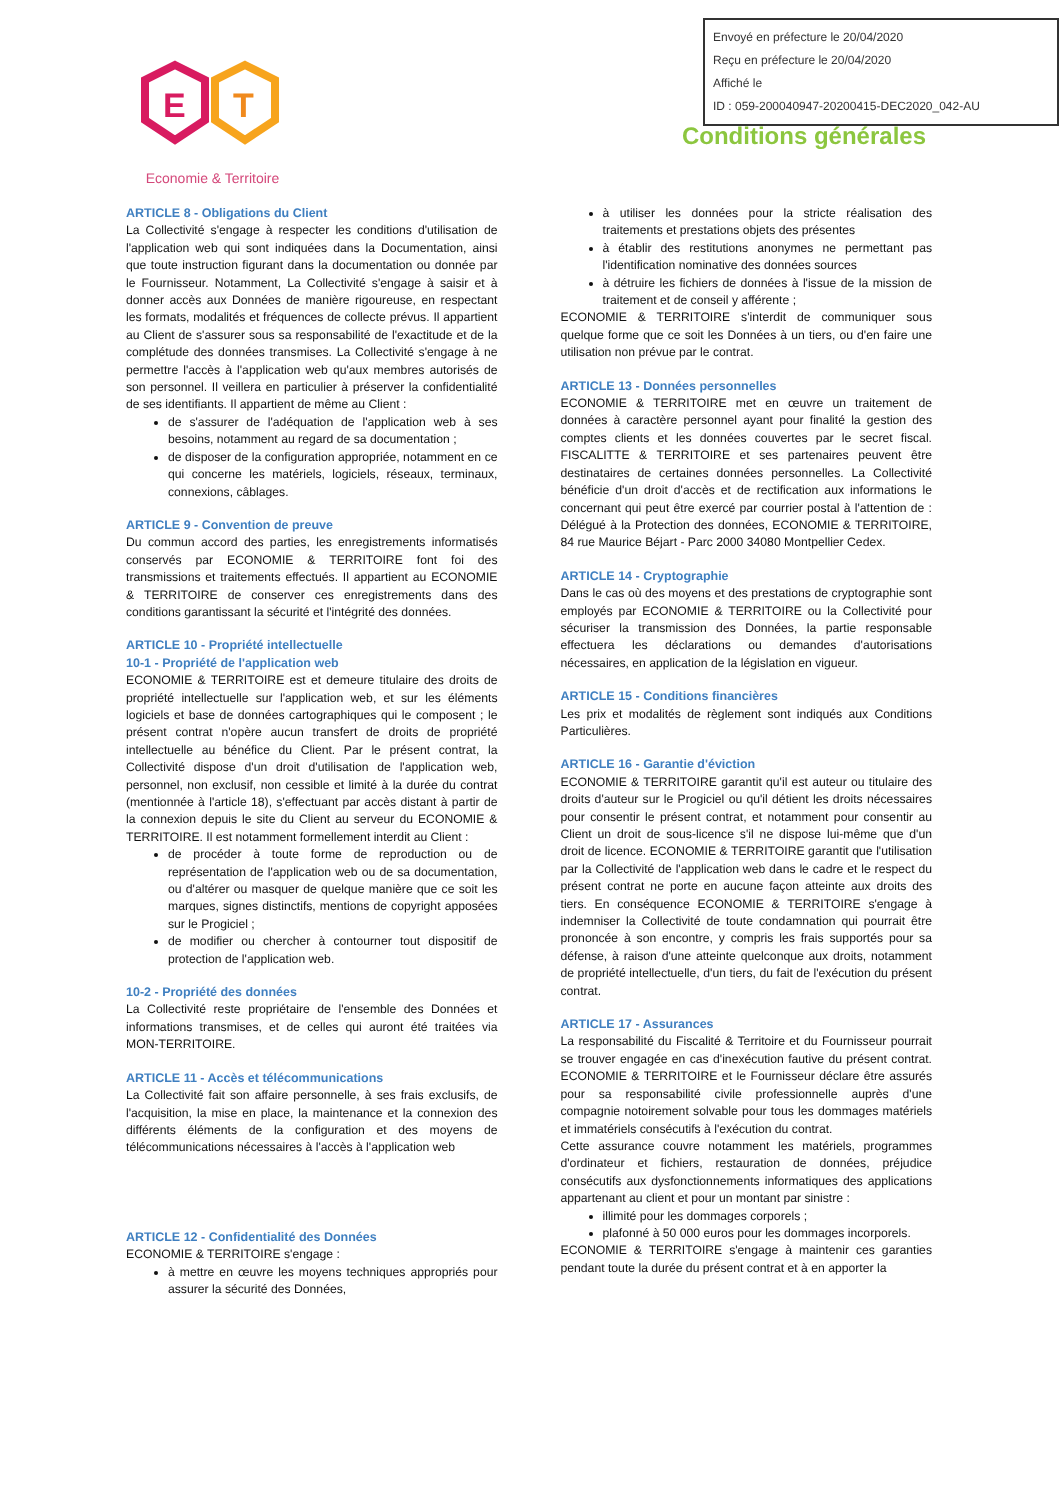Envoyé en préfecture le 20/04/2020
Reçu en préfecture le 20/04/2020
Affiché le
ID : 059-200040947-20200415-DEC2020_042-AU
E
T
Economie & Territoire
Conditions générales
ARTICLE 8 - Obligations du Client
La Collectivité s'engage à respecter les conditions d'utilisation de l'application web qui sont indiquées dans la Documentation, ainsi que toute instruction figurant dans la documentation ou donnée par le Fournisseur. Notamment, La Collectivité s'engage à saisir et à donner accès aux Données de manière rigoureuse, en respectant les formats, modalités et fréquences de collecte prévus. Il appartient au Client de s'assurer sous sa responsabilité de l'exactitude et de la complétude des données transmises. La Collectivité s'engage à ne permettre l'accès à l'application web qu'aux membres autorisés de son personnel. Il veillera en particulier à préserver la confidentialité de ses identifiants. Il appartient de même au Client :
de s'assurer de l'adéquation de l'application web à ses besoins, notamment au regard de sa documentation ;
de disposer de la configuration appropriée, notamment en ce qui concerne les matériels, logiciels, réseaux, terminaux, connexions, câblages.
ARTICLE 9 - Convention de preuve
Du commun accord des parties, les enregistrements informatisés conservés par ECONOMIE & TERRITOIRE font foi des transmissions et traitements effectués. Il appartient au ECONOMIE & TERRITOIRE de conserver ces enregistrements dans des conditions garantissant la sécurité et l'intégrité des données.
ARTICLE 10 - Propriété intellectuelle
10-1 - Propriété de l'application web
ECONOMIE & TERRITOIRE est et demeure titulaire des droits de propriété intellectuelle sur l'application web, et sur les éléments logiciels et base de données cartographiques qui le composent ; le présent contrat n'opère aucun transfert de droits de propriété intellectuelle au bénéfice du Client. Par le présent contrat, la Collectivité dispose d'un droit d'utilisation de l'application web, personnel, non exclusif, non cessible et limité à la durée du contrat (mentionnée à l'article 18), s'effectuant par accès distant à partir de la connexion depuis le site du Client au serveur du ECONOMIE & TERRITOIRE. Il est notamment formellement interdit au Client :
de procéder à toute forme de reproduction ou de représentation de l'application web ou de sa documentation, ou d'altérer ou masquer de quelque manière que ce soit les marques, signes distinctifs, mentions de copyright apposées sur le Progiciel ;
de modifier ou chercher à contourner tout dispositif de protection de l'application web.
10-2 - Propriété des données
La Collectivité reste propriétaire de l'ensemble des Données et informations transmises, et de celles qui auront été traitées via MON-TERRITOIRE.
ARTICLE 11 - Accès et télécommunications
La Collectivité fait son affaire personnelle, à ses frais exclusifs, de l'acquisition, la mise en place, la maintenance et la connexion des différents éléments de la configuration et des moyens de télécommunications nécessaires à l'accès à l'application web
ARTICLE 12 - Confidentialité des Données
ECONOMIE & TERRITOIRE s'engage :
à mettre en œuvre les moyens techniques appropriés pour assurer la sécurité des Données,
à utiliser les données pour la stricte réalisation des traitements et prestations objets des présentes
à établir des restitutions anonymes ne permettant pas l'identification nominative des données sources
à détruire les fichiers de données à l'issue de la mission de traitement et de conseil y afférente ;
ECONOMIE & TERRITOIRE s'interdit de communiquer sous quelque forme que ce soit les Données à un tiers, ou d'en faire une utilisation non prévue par le contrat.
ARTICLE 13 - Données personnelles
ECONOMIE & TERRITOIRE met en œuvre un traitement de données à caractère personnel ayant pour finalité la gestion des comptes clients et les données couvertes par le secret fiscal. FISCALITTE & TERRITOIRE et ses partenaires peuvent être destinataires de certaines données personnelles. La Collectivité bénéficie d'un droit d'accès et de rectification aux informations le concernant qui peut être exercé par courrier postal à l'attention de : Délégué à la Protection des données, ECONOMIE & TERRITOIRE, 84 rue Maurice Béjart - Parc 2000 34080 Montpellier Cedex.
ARTICLE 14 - Cryptographie
Dans le cas où des moyens et des prestations de cryptographie sont employés par ECONOMIE & TERRITOIRE ou la Collectivité pour sécuriser la transmission des Données, la partie responsable effectuera les déclarations ou demandes d'autorisations nécessaires, en application de la législation en vigueur.
ARTICLE 15 - Conditions financières
Les prix et modalités de règlement sont indiqués aux Conditions Particulières.
ARTICLE 16 - Garantie d'éviction
ECONOMIE & TERRITOIRE garantit qu'il est auteur ou titulaire des droits d'auteur sur le Progiciel ou qu'il détient les droits nécessaires pour consentir le présent contrat, et notamment pour consentir au Client un droit de sous-licence s'il ne dispose lui-même que d'un droit de licence. ECONOMIE & TERRITOIRE garantit que l'utilisation par la Collectivité de l'application web dans le cadre et le respect du présent contrat ne porte en aucune façon atteinte aux droits des tiers. En conséquence ECONOMIE & TERRITOIRE s'engage à indemniser la Collectivité de toute condamnation qui pourrait être prononcée à son encontre, y compris les frais supportés pour sa défense, à raison d'une atteinte quelconque aux droits, notamment de propriété intellectuelle, d'un tiers, du fait de l'exécution du présent contrat.
ARTICLE 17 - Assurances
La responsabilité du Fiscalité & Territoire et du Fournisseur pourrait se trouver engagée en cas d'inexécution fautive du présent contrat. ECONOMIE & TERRITOIRE et le Fournisseur déclare être assurés pour sa responsabilité civile professionnelle auprès d'une compagnie notoirement solvable pour tous les dommages matériels et immatériels consécutifs à l'exécution du contrat.
Cette assurance couvre notamment les matériels, programmes d'ordinateur et fichiers, restauration de données, préjudice consécutifs aux dysfonctionnements informatiques des applications appartenant au client et pour un montant par sinistre :
illimité pour les dommages corporels ;
plafonné à 50 000 euros pour les dommages incorporels.
ECONOMIE & TERRITOIRE s'engage à maintenir ces garanties pendant toute la durée du présent contrat et à en apporter la